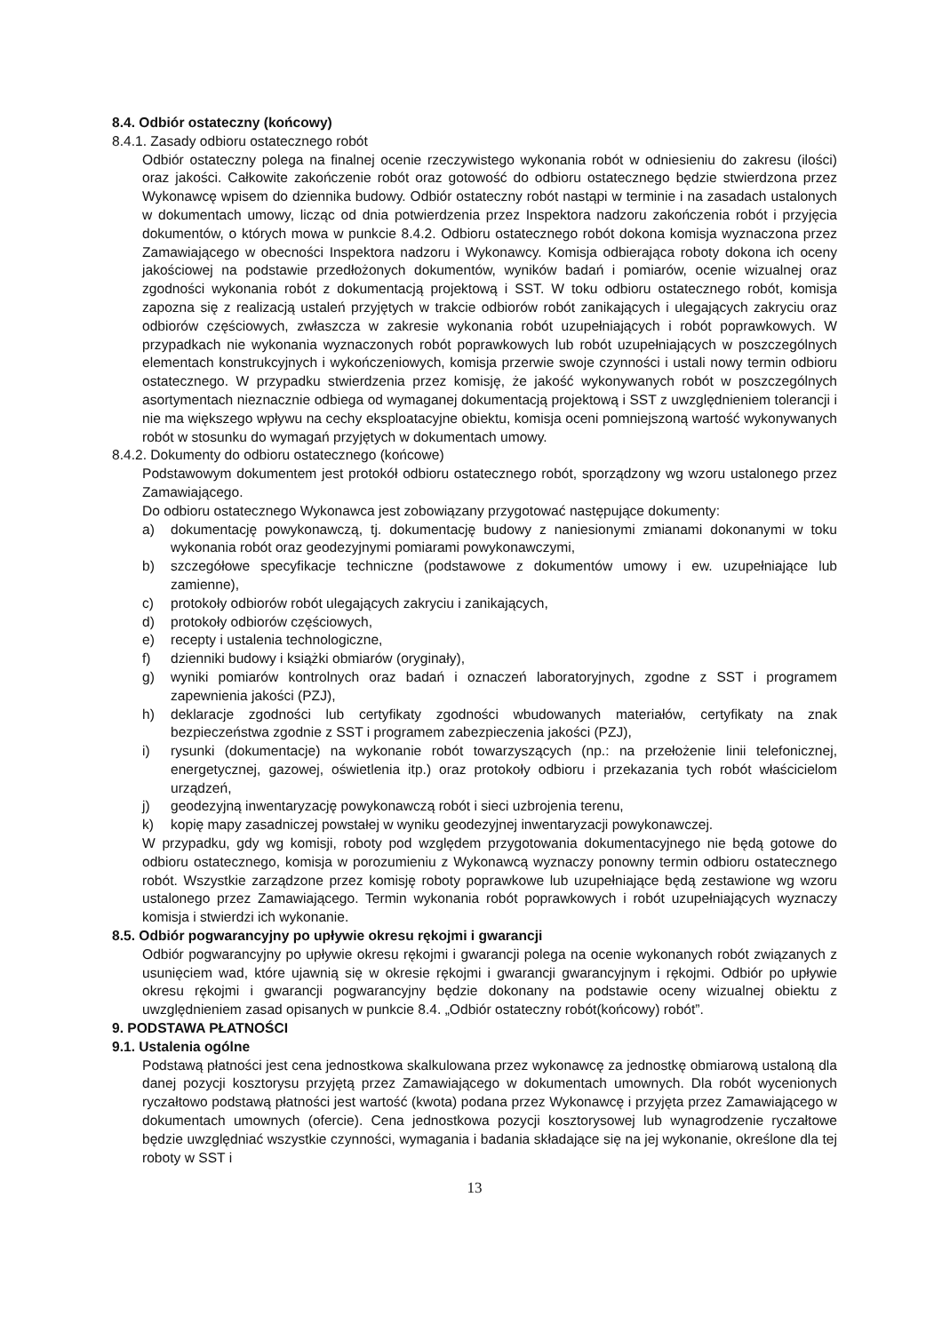8.4. Odbiór ostateczny (końcowy)
8.4.1. Zasady odbioru ostatecznego robót
Odbiór ostateczny polega na finalnej ocenie rzeczywistego wykonania robót w odniesieniu do zakresu (ilości) oraz jakości. Całkowite zakończenie robót oraz gotowość do odbioru ostatecznego będzie stwierdzona przez Wykonawcę wpisem do dziennika budowy. Odbiór ostateczny robót nastąpi w terminie i na zasadach ustalonych w dokumentach umowy, licząc od dnia potwierdzenia przez Inspektora nadzoru zakończenia robót i przyjęcia dokumentów, o których mowa w punkcie 8.4.2. Odbioru ostatecznego robót dokona komisja wyznaczona przez Zamawiającego w obecności Inspektora nadzoru i Wykonawcy. Komisja odbierająca roboty dokona ich oceny jakościowej na podstawie przedłożonych dokumentów, wyników badań i pomiarów, ocenie wizualnej oraz zgodności wykonania robót z dokumentacją projektową i SST. W toku odbioru ostatecznego robót, komisja zapozna się z realizacją ustaleń przyjętych w trakcie odbiorów robót zanikających i ulegających zakryciu oraz odbiorów częściowych, zwłaszcza w zakresie wykonania robót uzupełniających i robót poprawkowych. W przypadkach nie wykonania wyznaczonych robót poprawkowych lub robót uzupełniających w poszczególnych elementach konstrukcyjnych i wykończeniowych, komisja przerwie swoje czynności i ustali nowy termin odbioru ostatecznego. W przypadku stwierdzenia przez komisję, że jakość wykonywanych robót w poszczególnych asortymentach nieznacznie odbiega od wymaganej dokumentacją projektową i SST z uwzględnieniem tolerancji i nie ma większego wpływu na cechy eksploatacyjne obiektu, komisja oceni pomniejszoną wartość wykonywanych robót w stosunku do wymagań przyjętych w dokumentach umowy.
8.4.2. Dokumenty do odbioru ostatecznego (końcowe)
Podstawowym dokumentem jest protokół odbioru ostatecznego robót, sporządzony wg wzoru ustalonego przez Zamawiającego.
Do odbioru ostatecznego Wykonawca jest zobowiązany przygotować następujące dokumenty:
a) dokumentację powykonawczą, tj. dokumentację budowy z naniesionymi zmianami dokonanymi w toku wykonania robót oraz geodezyjnymi pomiarami powykonawczymi,
b) szczegółowe specyfikacje techniczne (podstawowe z dokumentów umowy i ew. uzupełniające lub zamienne),
c) protokoły odbiorów robót ulegających zakryciu i zanikających,
d) protokoły odbiorów częściowych,
e) recepty i ustalenia technologiczne,
f) dzienniki budowy i książki obmiarów (oryginały),
g) wyniki pomiarów kontrolnych oraz badań i oznaczeń laboratoryjnych, zgodne z SST i programem zapewnienia jakości (PZJ),
h) deklaracje zgodności lub certyfikaty zgodności wbudowanych materiałów, certyfikaty na znak bezpieczeństwa zgodnie z SST i programem zabezpieczenia jakości (PZJ),
i) rysunki (dokumentacje) na wykonanie robót towarzyszących (np.: na przełożenie linii telefonicznej, energetycznej, gazowej, oświetlenia itp.) oraz protokoły odbioru i przekazania tych robót właścicielom urządzeń,
j) geodezyjną inwentaryzację powykonawczą robót i sieci uzbrojenia terenu,
k) kopię mapy zasadniczej powstałej w wyniku geodezyjnej inwentaryzacji powykonawczej.
W przypadku, gdy wg komisji, roboty pod względem przygotowania dokumentacyjnego nie będą gotowe do odbioru ostatecznego, komisja w porozumieniu z Wykonawcą wyznaczy ponowny termin odbioru ostatecznego robót. Wszystkie zarządzone przez komisję roboty poprawkowe lub uzupełniające będą zestawione wg wzoru ustalonego przez Zamawiającego. Termin wykonania robót poprawkowych i robót uzupełniających wyznaczy komisja i stwierdzi ich wykonanie.
8.5. Odbiór pogwarancyjny po upływie okresu rękojmi i gwarancji
Odbiór pogwarancyjny po upływie okresu rękojmi i gwarancji polega na ocenie wykonanych robót związanych z usunięciem wad, które ujawnią się w okresie rękojmi i gwarancji gwarancyjnym i rękojmi. Odbiór po upływie okresu rękojmi i gwarancji pogwarancyjny będzie dokonany na podstawie oceny wizualnej obiektu z uwzględnieniem zasad opisanych w punkcie 8.4. „Odbiór ostateczny robót(końcowy) robót”.
9. PODSTAWA PŁATNOŚCI
9.1. Ustalenia ogólne
Podstawą płatności jest cena jednostkowa skalkulowana przez wykonawcę za jednostkę obmiarową ustaloną dla danej pozycji kosztorysu przyjętą przez Zamawiającego w dokumentach umownych. Dla robót wycenionych ryczałtowo podstawą płatności jest wartość (kwota) podana przez Wykonawcę i przyjęta przez Zamawiającego w dokumentach umownych (ofercie). Cena jednostkowa pozycji kosztorysowej lub wynagrodzenie ryczałtowe będzie uwzględniać wszystkie czynności, wymagania i badania składające się na jej wykonanie, określone dla tej roboty w SST i
13